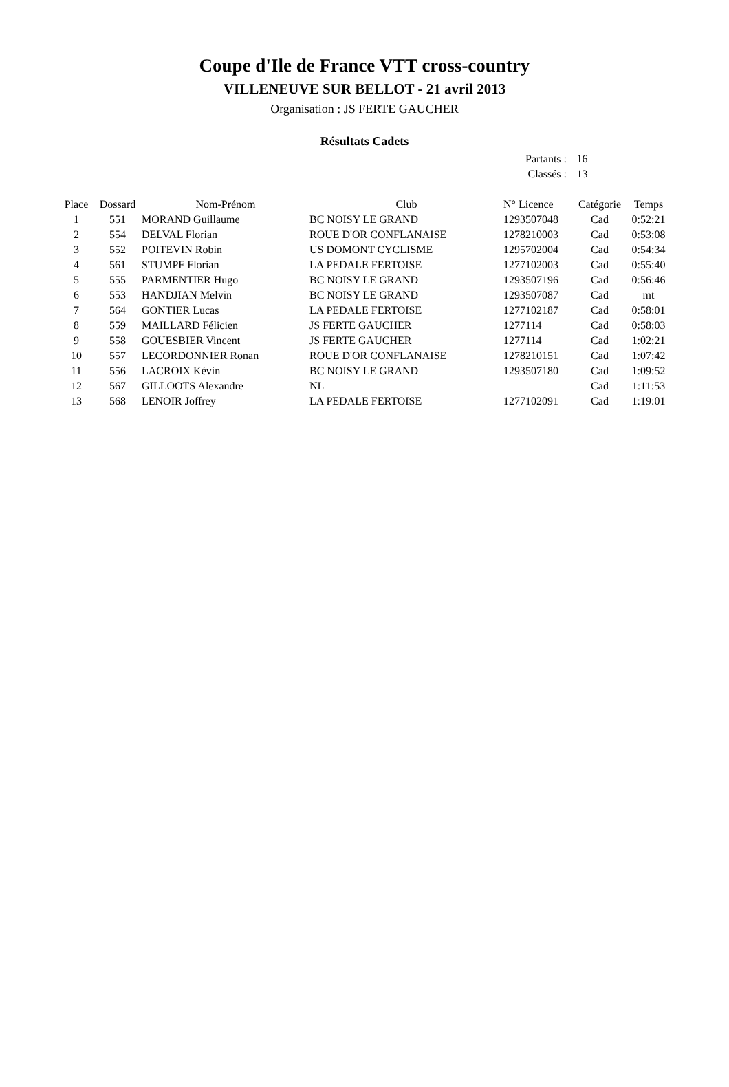Coupe d'Ile de France VTT cross-country
VILLENEUVE SUR BELLOT - 21 avril 2013
Organisation : JS FERTE GAUCHER
Résultats Cadets
Partants : 16
Classés : 13
| Place | Dossard | Nom-Prénom | Club | N° Licence | Catégorie | Temps |
| --- | --- | --- | --- | --- | --- | --- |
| 1 | 551 | MORAND Guillaume | BC NOISY LE GRAND | 1293507048 | Cad | 0:52:21 |
| 2 | 554 | DELVAL Florian | ROUE D'OR CONFLANAISE | 1278210003 | Cad | 0:53:08 |
| 3 | 552 | POITEVIN Robin | US DOMONT CYCLISME | 1295702004 | Cad | 0:54:34 |
| 4 | 561 | STUMPF Florian | LA PEDALE FERTOISE | 1277102003 | Cad | 0:55:40 |
| 5 | 555 | PARMENTIER Hugo | BC NOISY LE GRAND | 1293507196 | Cad | 0:56:46 |
| 6 | 553 | HANDJIAN Melvin | BC NOISY LE GRAND | 1293507087 | Cad | mt |
| 7 | 564 | GONTIER Lucas | LA PEDALE FERTOISE | 1277102187 | Cad | 0:58:01 |
| 8 | 559 | MAILLARD Félicien | JS FERTE GAUCHER | 1277114 | Cad | 0:58:03 |
| 9 | 558 | GOUESBIER Vincent | JS FERTE GAUCHER | 1277114 | Cad | 1:02:21 |
| 10 | 557 | LECORDONNIER Ronan | ROUE D'OR CONFLANAISE | 1278210151 | Cad | 1:07:42 |
| 11 | 556 | LACROIX Kévin | BC NOISY LE GRAND | 1293507180 | Cad | 1:09:52 |
| 12 | 567 | GILLOOTS Alexandre | NL | | Cad | 1:11:53 |
| 13 | 568 | LENOIR Joffrey | LA PEDALE FERTOISE | 1277102091 | Cad | 1:19:01 |